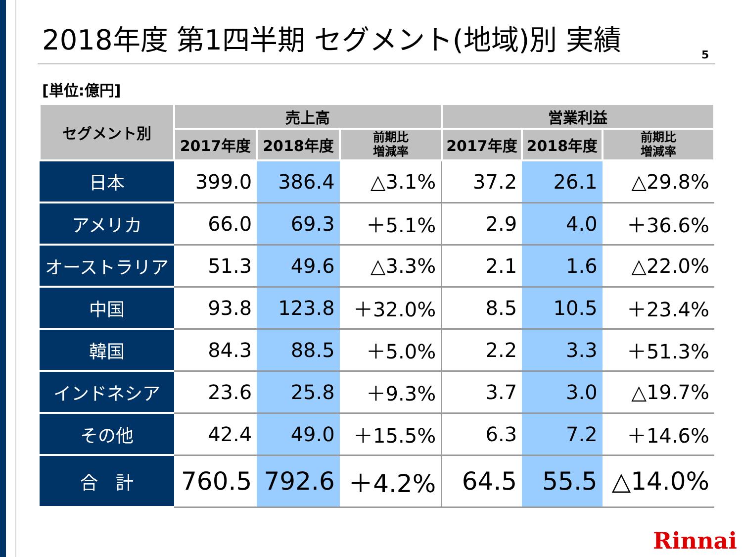2018年度 第1四半期 セグメント(地域)別 実績
5
[単位:億円]
| セグメント別 | 売上高 | | | 営業利益 | | |
| --- | --- | --- | --- | --- | --- | --- |
| | 2017年度 | 2018年度 | 前期比 増減率 | 2017年度 | 2018年度 | 前期比 増減率 |
| 日本 | 399.0 | 386.4 | △3.1% | 37.2 | 26.1 | △29.8% |
| アメリカ | 66.0 | 69.3 | ＋5.1% | 2.9 | 4.0 | ＋36.6% |
| オーストラリア | 51.3 | 49.6 | △3.3% | 2.1 | 1.6 | △22.0% |
| 中国 | 93.8 | 123.8 | ＋32.0% | 8.5 | 10.5 | ＋23.4% |
| 韓国 | 84.3 | 88.5 | ＋5.0% | 2.2 | 3.3 | ＋51.3% |
| インドネシア | 23.6 | 25.8 | ＋9.3% | 3.7 | 3.0 | △19.7% |
| その他 | 42.4 | 49.0 | ＋15.5% | 6.3 | 7.2 | ＋14.6% |
| 合 計 | 760.5 | 792.6 | ＋4.2% | 64.5 | 55.5 | △14.0% |
Rinnai